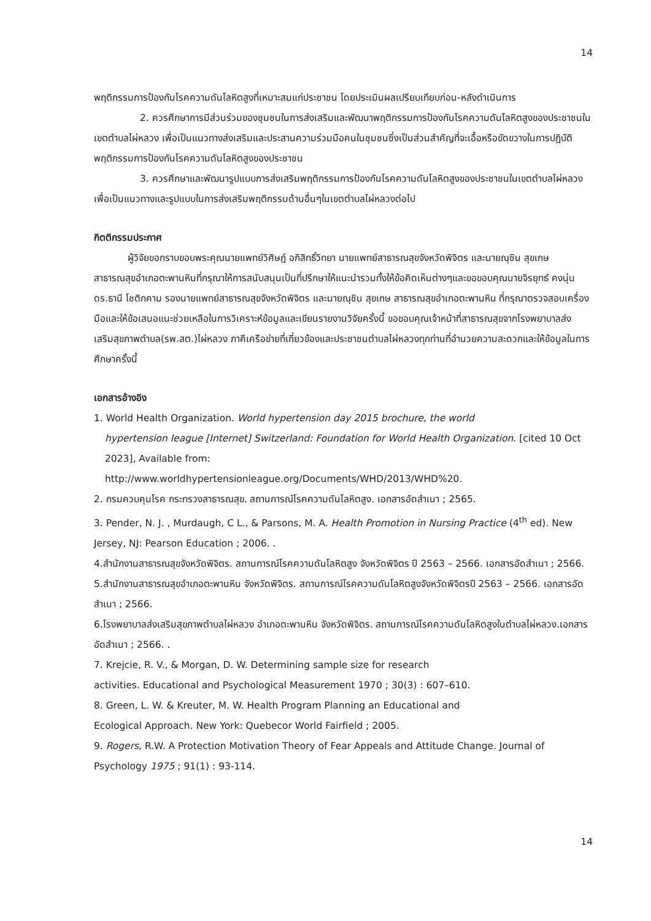14
พฤติกรรมการป้องกันโรคความดันโลหิตสูงที่เหมาะสมแก่ประชาชน โดยประเมินผลเปรียบเทียบก่อน-หลังดำเนินการ
2. ควรศึกษาการมีส่วนร่วมของชุมชนในการส่งเสริมและพัฒนาพฤติกรรมการป้องกันโรคความดันโลหิตสูงของประชาชนในเขตตำบลไผ่หลวง เพื่อเป็นแนวทางส่งเสริมและประสานความร่วมมือคนในชุมชนซึ่งเป็นส่วนสำคัญที่จะเอื้อหรือขัดขวางในการปฏิบัติพฤติกรรมการป้องกันโรคความดันโลหิตสูงของประชาชน
3. ควรศึกษาและพัฒนารูปแบบการส่งเสริมพฤติกรรมการป้องกันโรคความดันโลหิตสูงของประชาชนในเขตตำบลไผ่หลวงเพื่อเป็นแนวทางและรูปแบบในการส่งเสริมพฤติกรรมด้านอื่นๆในเขตตำบลไผ่หลวงต่อไป
กิตติกรรมประกาศ
ผู้วิจัยขอกราบขอบพระคุณนายแพทย์วิศิษฎ์ อภิสิทธิ์วิทยา นายแพทย์สาธารณสุขจังหวัดพิจิตร และนายณุชิน สุขเกษ สาธารณสุขอำเภอตะพานหินที่กรุณาให้การสนับสนุนเป็นที่ปรึกษาให้แนะนำรวมทั้งให้ข้อคิดเห็นต่างๆและขอขอบคุณนายจิรยุทธ์ คงนุ่น ดร.ธานี โชติกคาม รองนายแพทย์สาธารณสุขจังหวัดพิจิตร และนายณุชิน สุขเกษ สาธารณสุขอำเภอตะพานหิน ที่กรุณาตรวจสอบเครื่องมือและให้ข้อเสนอแนะช่วยเหลือในการวิเคราะห์ข้อมูลและเขียนรายงานวิจัยครั้งนี้ ขอขอบคุณเจ้าหน้าที่สาธารณสุขจากโรงพยาบาลส่งเสริมสุขภาพตำบล(รพ.สต.)ไผ่หลวง ภาคีเครือข่ายที่เกี่ยวข้องและประชาชนตำบลไผ่หลวงทุกท่านที่อำนวยความสะดวกและให้ข้อมูลในการศึกษาครั้งนี้
เอกสารอ้างอิง
1. World Health Organization. World hypertension day 2015 brochure, the world
hypertension league [Internet] Switzerland: Foundation for World Health Organization. [cited 10 Oct 2023], Available from:
http://www.worldhypertensionleague.org/Documents/WHD/2013/WHD%20.
2. กรมควบคุมโรค กระทรวงสาธารณสุข. สถานการณ์โรคความดันโลหิตสูง. เอกสารอัดสำเนา ; 2565.
3. Pender, N. J. , Murdaugh, C L., & Parsons, M. A. Health Promotion in Nursing Practice (4<sup>th</sup> ed). New Jersey, NJ: Pearson Education ; 2006. .
4.สำนักงานสาธารณสุขจังหวัดพิจิตร. สถานการณ์โรคความดันโลหิตสูง จังหวัดพิจิตร ปี 2563 – 2566. เอกสารอัดสำเนา ; 2566.
5.สำนักงานสาธารณสุขอำเภอตะพานหิน จังหวัดพิจิตร. สถานการณ์โรคความดันโลหิตสูงจังหวัดพิจิตรปี 2563 – 2566. เอกสารอัดสำเนา ; 2566.
6.โรงพยาบาลส่งเสริมสุขภาพตำบลไผ่หลวง อำเภอตะพานหิน จังหวัดพิจิตร. สถานการณ์โรคความดันโลหิตสูงในตำบลไผ่หลวง.เอกสารอัดสำเนา ; 2566. .
7. Krejcie, R. V., & Morgan, D. W. Determining sample size for research
activities. Educational and Psychological Measurement 1970 ; 30(3) : 607–610.
8. Green, L. W. & Kreuter, M. W. Health Program Planning an Educational and
Ecological Approach. New York: Quebecor World Fairfield ; 2005.
9. Rogers, R.W. A Protection Motivation Theory of Fear Appeals and Attitude Change. Journal of Psychology 1975 ; 91(1) : 93-114.
14